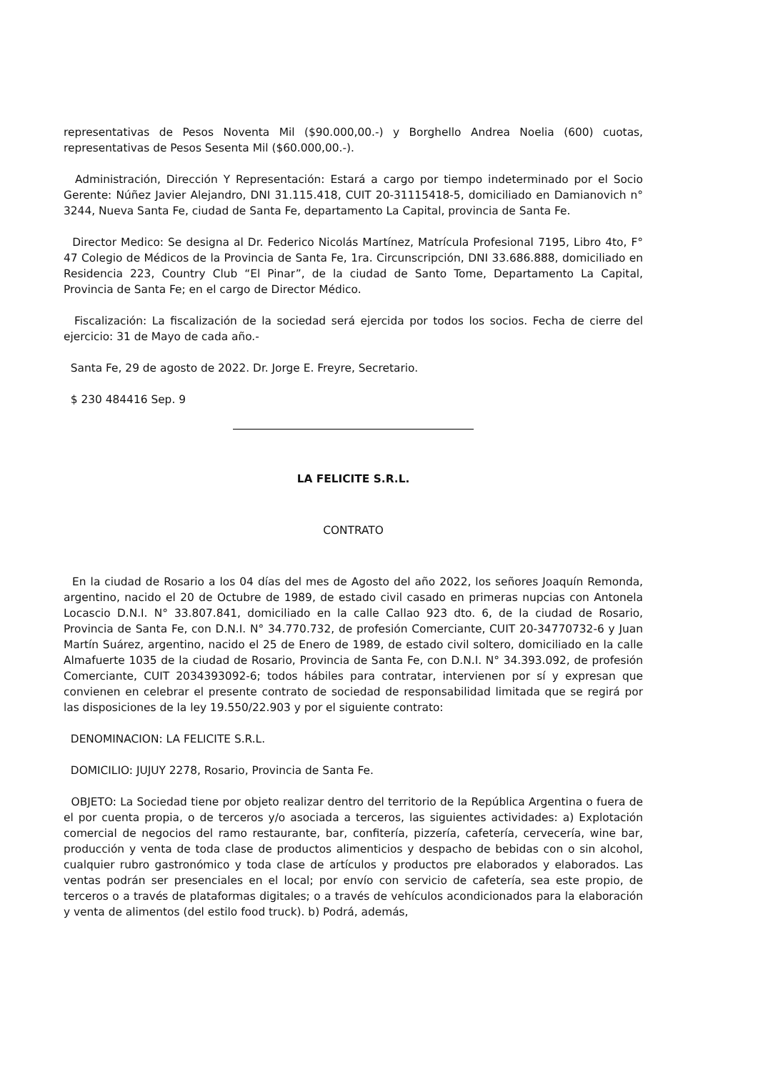representativas de Pesos Noventa Mil ($90.000,00.-) y Borghello Andrea Noelia (600) cuotas, representativas de Pesos Sesenta Mil ($60.000,00.-).
Administración, Dirección Y Representación: Estará a cargo por tiempo indeterminado por el Socio Gerente: Núñez Javier Alejandro, DNI 31.115.418, CUIT 20-31115418-5, domiciliado en Damianovich n° 3244, Nueva Santa Fe, ciudad de Santa Fe, departamento La Capital, provincia de Santa Fe.
Director Medico: Se designa al Dr. Federico Nicolás Martínez, Matrícula Profesional 7195, Libro 4to, F° 47 Colegio de Médicos de la Provincia de Santa Fe, 1ra. Circunscripción, DNI 33.686.888, domiciliado en Residencia 223, Country Club “El Pinar”, de la ciudad de Santo Tome, Departamento La Capital, Provincia de Santa Fe; en el cargo de Director Médico.
Fiscalización: La fiscalización de la sociedad será ejercida por todos los socios. Fecha de cierre del ejercicio: 31 de Mayo de cada año.-
Santa Fe, 29 de agosto de 2022. Dr. Jorge E. Freyre, Secretario.
$ 230 484416 Sep. 9
LA FELICITE S.R.L.
CONTRATO
En la ciudad de Rosario a los 04 días del mes de Agosto del año 2022, los señores Joaquín Remonda, argentino, nacido el 20 de Octubre de 1989, de estado civil casado en primeras nupcias con Antonela Locascio D.N.I. N° 33.807.841, domiciliado en la calle Callao 923 dto. 6, de la ciudad de Rosario, Provincia de Santa Fe, con D.N.I. N° 34.770.732, de profesión Comerciante, CUIT 20-34770732-6 y Juan Martín Suárez, argentino, nacido el 25 de Enero de 1989, de estado civil soltero, domiciliado en la calle Almafuerte 1035 de la ciudad de Rosario, Provincia de Santa Fe, con D.N.I. N° 34.393.092, de profesión Comerciante, CUIT 2034393092-6; todos hábiles para contratar, intervienen por sí y expresan que convienen en celebrar el presente contrato de sociedad de responsabilidad limitada que se regirá por las disposiciones de la ley 19.550/22.903 y por el siguiente contrato:
DENOMINACION: LA FELICITE S.R.L.
DOMICILIO: JUJUY 2278, Rosario, Provincia de Santa Fe.
OBJETO: La Sociedad tiene por objeto realizar dentro del territorio de la República Argentina o fuera de el por cuenta propia, o de terceros y/o asociada a terceros, las siguientes actividades: a) Explotación comercial de negocios del ramo restaurante, bar, confitería, pizzería, cafetería, cervecería, wine bar, producción y venta de toda clase de productos alimenticios y despacho de bebidas con o sin alcohol, cualquier rubro gastronómico y toda clase de artículos y productos pre elaborados y elaborados. Las ventas podrán ser presenciales en el local; por envío con servicio de cafetería, sea este propio, de terceros o a través de plataformas digitales; o a través de vehículos acondicionados para la elaboración y venta de alimentos (del estilo food truck). b) Podrá, además,